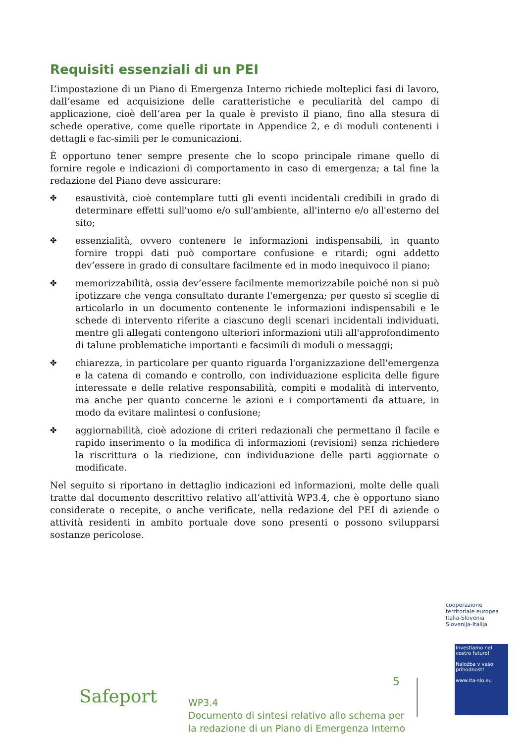Requisiti essenziali di un PEI
L’impostazione di un Piano di Emergenza Interno richiede molteplici fasi di lavoro, dall’esame ed acquisizione delle caratteristiche e peculiarità del campo di applicazione, cioè dell’area per la quale è previsto il piano, fino alla stesura di schede operative, come quelle riportate in Appendice 2, e di moduli contenenti i dettagli e fac-simili per le comunicazioni.
È opportuno tener sempre presente che lo scopo principale rimane quello di fornire regole e indicazioni di comportamento in caso di emergenza; a tal fine la redazione del Piano deve assicurare:
✤ esaustività, cioè contemplare tutti gli eventi incidentali credibili in grado di determinare effetti sull'uomo e/o sull'ambiente, all'interno e/o all'esterno del sito;
✤ essenzialità, ovvero contenere le informazioni indispensabili, in quanto fornire troppi dati può comportare confusione e ritardi; ogni addetto dev’essere in grado di consultare facilmente ed in modo inequivoco il piano;
✤ memorizzabilità, ossia dev’essere facilmente memorizzabile poiché non si può ipotizzare che venga consultato durante l'emergenza; per questo si sceglie di articolarlo in un documento contenente le informazioni indispensabili e le schede di intervento riferite a ciascuno degli scenari incidentali individuati, mentre gli allegati contengono ulteriori informazioni utili all'approfondimento di talune problematiche importanti e facsimili di moduli o messaggi;
✤ chiarezza, in particolare per quanto riguarda l'organizzazione dell'emergenza e la catena di comando e controllo, con individuazione esplicita delle figure interessate e delle relative responsabilità, compiti e modalità di intervento, ma anche per quanto concerne le azioni e i comportamenti da attuare, in modo da evitare malintesi o confusione;
✤ aggiornabilità, cioè adozione di criteri redazionali che permettano il facile e rapido inserimento o la modifica di informazioni (revisioni) senza richiedere la riscrittura o la riedizione, con individuazione delle parti aggiornate o modificate.
Nel seguito si riportano in dettaglio indicazioni ed informazioni, molte delle quali tratte dal documento descrittivo relativo all’attività WP3.4, che è opportuno siano considerate o recepite, o anche verificate, nella redazione del PEI di aziende o attività residenti in ambito portuale dove sono presenti o possono svilupparsi sostanze pericolose.
cooperazione territoriale europea
Italia-Slovenia
Slovenija-Italija
Investiamo nel vostro futuro!
Naložba v vašo prihodnost!
www.ita-slo.eu
Safeport
5
WP3.4
Documento di sintesi relativo allo schema per
la redazione di un Piano di Emergenza Interno